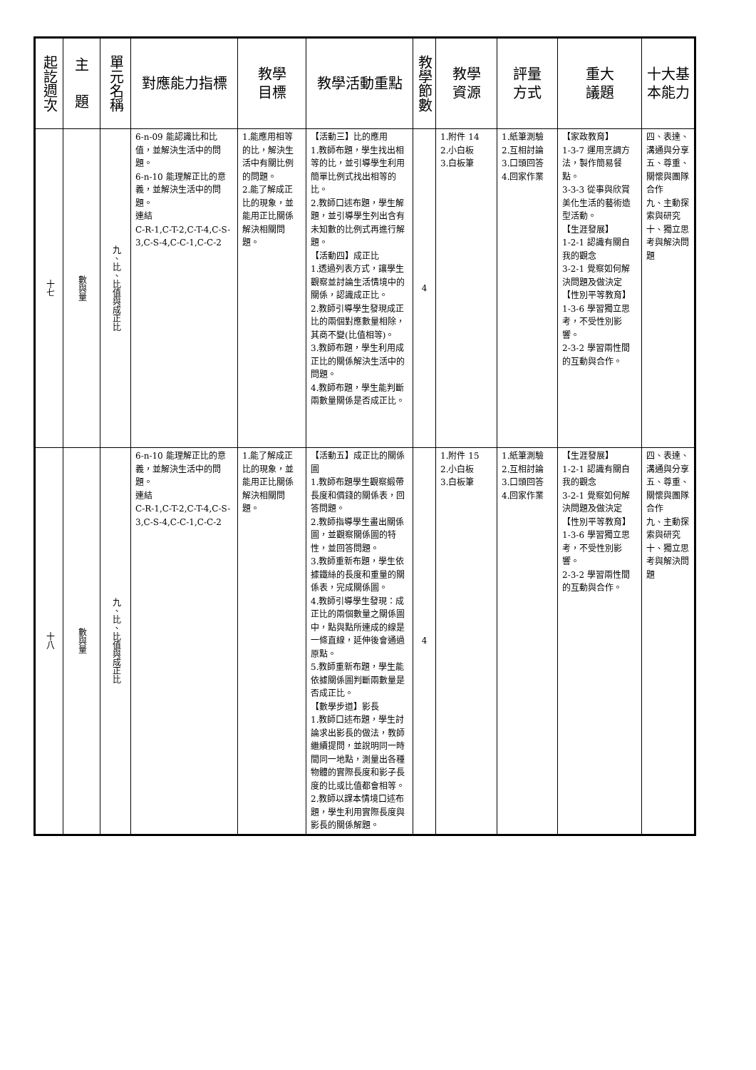| 起訖週次 | 主 題 | 單元名稱 | 對應能力指標 | 教學 目標 | 教學活動重點 | 教學節數 | 教學 資源 | 評量 方式 | 重大 議題 | 十大基本能力 |
| --- | --- | --- | --- | --- | --- | --- | --- | --- | --- | --- |
| 十七 | 數與量 | 九、比、比值與成正比 | 6-n-09 能認識比和比值，並解決生活中的問題。 6-n-10 能理解正比的意義，並解決生活中的問題。 連結 C-R-1,C-T-2,C-T-4,C-S-3,C-S-4,C-C-1,C-C-2 | 1.能應用相等的比，解決生活中有關比例的問題。 2.能了解成正比的現象，並能用正比關係解決相關問題。 | 【活動三】比的應用 1.教師布題，學生找出相等的比，並引導學生利用簡單比例式找出相等的比。 2.教師口述布題，學生解題，並引導學生列出含有未知數的比例式再進行解題。 【活動四】成正比 1.透過列表方式，讓學生觀察並討論生活情境中的關係，認識成正比。 2.教師引導學生發現成正比的兩個對應數量相除，其商不變(比值相等)。 3.教師布題，學生利用成正比的關係解決生活中的問題。 4.教師布題，學生能判斷兩數量關係是否成正比。 | 4 | 1.附件 14 2.小白板 3.白板筆 | 1.紙筆測驗 2.互相討論 3.口頭回答 4.回家作業 | 【家政教育】 1-3-7 運用烹調方法，製作簡易餐點。 3-3-3 從事與欣賞美化生活的藝術造型活動。 【生涯發展】 1-2-1 認識有關自我的觀念 3-2-1 覺察如何解決問題及做決定 【性別平等教育】 1-3-6 學習獨立思考，不受性別影響。 2-3-2 學習兩性間的互動與合作。 | 四、表達、溝通與分享 五、尊重、關懷與團隊合作 九、主動探索與研究 十、獨立思考與解決問題 |
| 十八 | 數與量 | 九、比、比值與成正比 | 6-n-10 能理解正比的意義，並解決生活中的問題。 連結 C-R-1,C-T-2,C-T-4,C-S-3,C-S-4,C-C-1,C-C-2 | 1.能了解成正比的現象，並能用正比關係解決相關問題。 | 【活動五】成正比的關係圖 1.教師布題學生觀察緞帶長度和價錢的關係表，回答問題。 2.教師指導學生畫出關係圖，並觀察關係圖的特性，並回答問題。 3.教師重新布題，學生依據鐵絲的長度和重量的關係表，完成關係圖。 4.教師引導學生發現：成正比的兩個數量之關係圖中，點與點所連成的線是一條直線，延伸後會通過原點。 5.教師重新布題，學生能依據關係圖判斷兩數量是否成正比。 【數學步道】影長 1.教師口述布題，學生討論求出影長的做法，教師繼續提問，並說明同一時間同一地點，測量出各種物體的實際長度和影子長度的比或比值都會相等。 2.教師以課本情境口述布題，學生利用實際長度與影長的關係解題。 | 4 | 1.附件 15 2.小白板 3.白板筆 | 1.紙筆測驗 2.互相討論 3.口頭回答 4.回家作業 | 【生涯發展】 1-2-1 認識有關自我的觀念 3-2-1 覺察如何解決問題及做決定 【性別平等教育】 1-3-6 學習獨立思考，不受性別影響。 2-3-2 學習兩性間的互動與合作。 | 四、表達、溝通與分享 五、尊重、關懷與團隊合作 九、主動探索與研究 十、獨立思考與解決問題 |